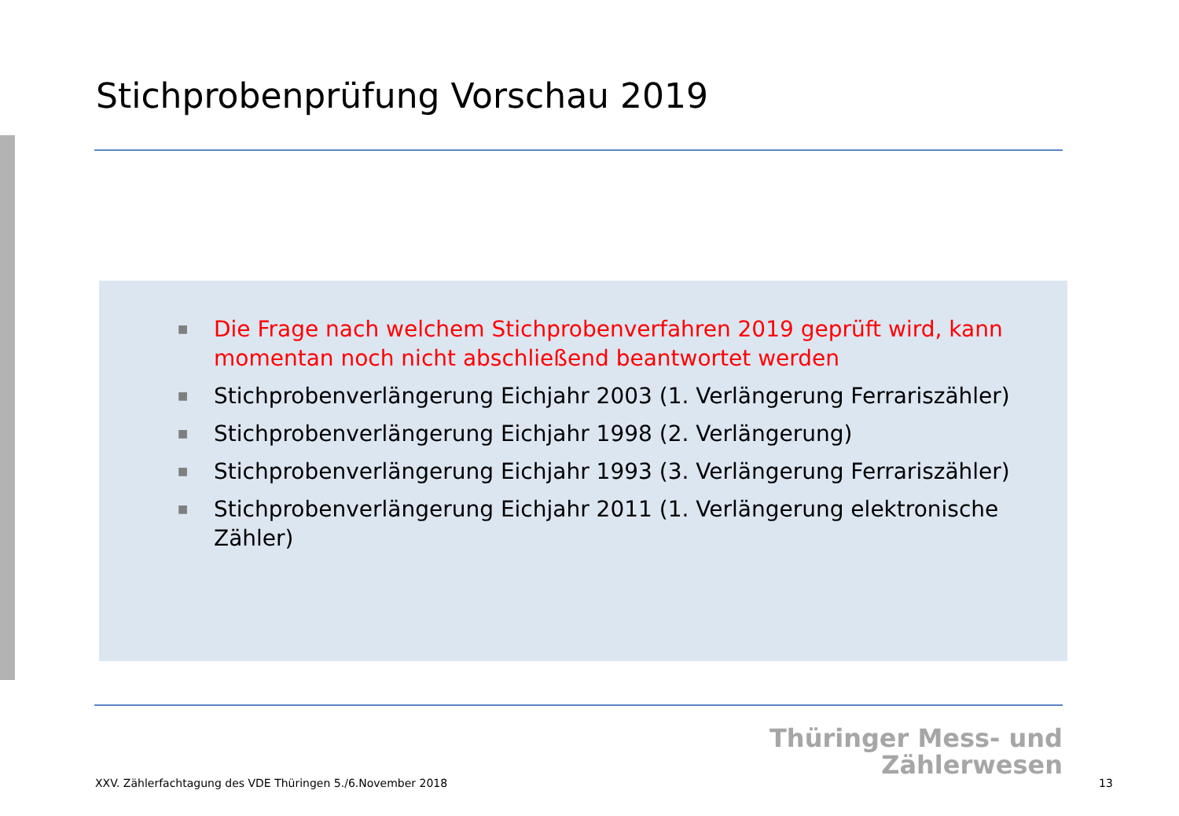Stichprobenprüfung Vorschau 2019
■ Die Frage nach welchem Stichprobenverfahren 2019 geprüft wird, kann momentan noch nicht abschließend beantwortet werden
■ Stichprobenverlängerung Eichjahr 2003 (1. Verlängerung Ferrariszähler)
■ Stichprobenverlängerung Eichjahr 1998 (2. Verlängerung)
■ Stichprobenverlängerung Eichjahr 1993 (3. Verlängerung Ferrariszähler)
■ Stichprobenverlängerung Eichjahr 2011 (1. Verlängerung elektronische Zähler)
Thüringer Mess- und
Zählerwesen
XXV. Zählerfachtagung des VDE Thüringen 5./6.November 2018
13